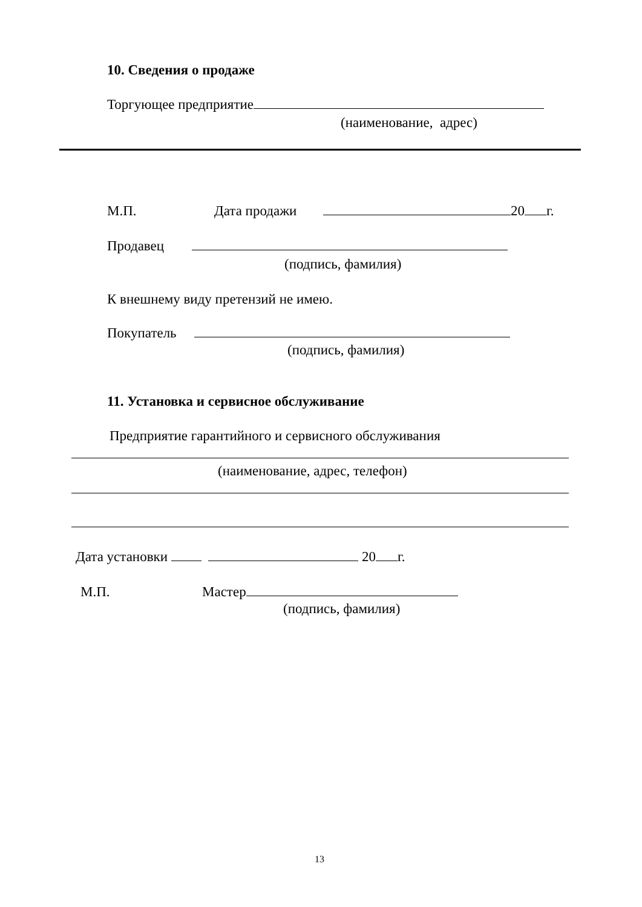10. Сведения о продаже
Торгующее предприятие
(наименование, адрес)
М.П.
Дата продажи
20 г.
Продавец
(подпись, фамилия)
К внешнему виду претензий не имею.
Покупатель
(подпись, фамилия)
11. Установка и сервисное обслуживание
Предприятие гарантийного и сервисного обслуживания
(наименование, адрес, телефон)
Дата установки 20 г.
М.П.
Мастер
(подпись, фамилия)
13